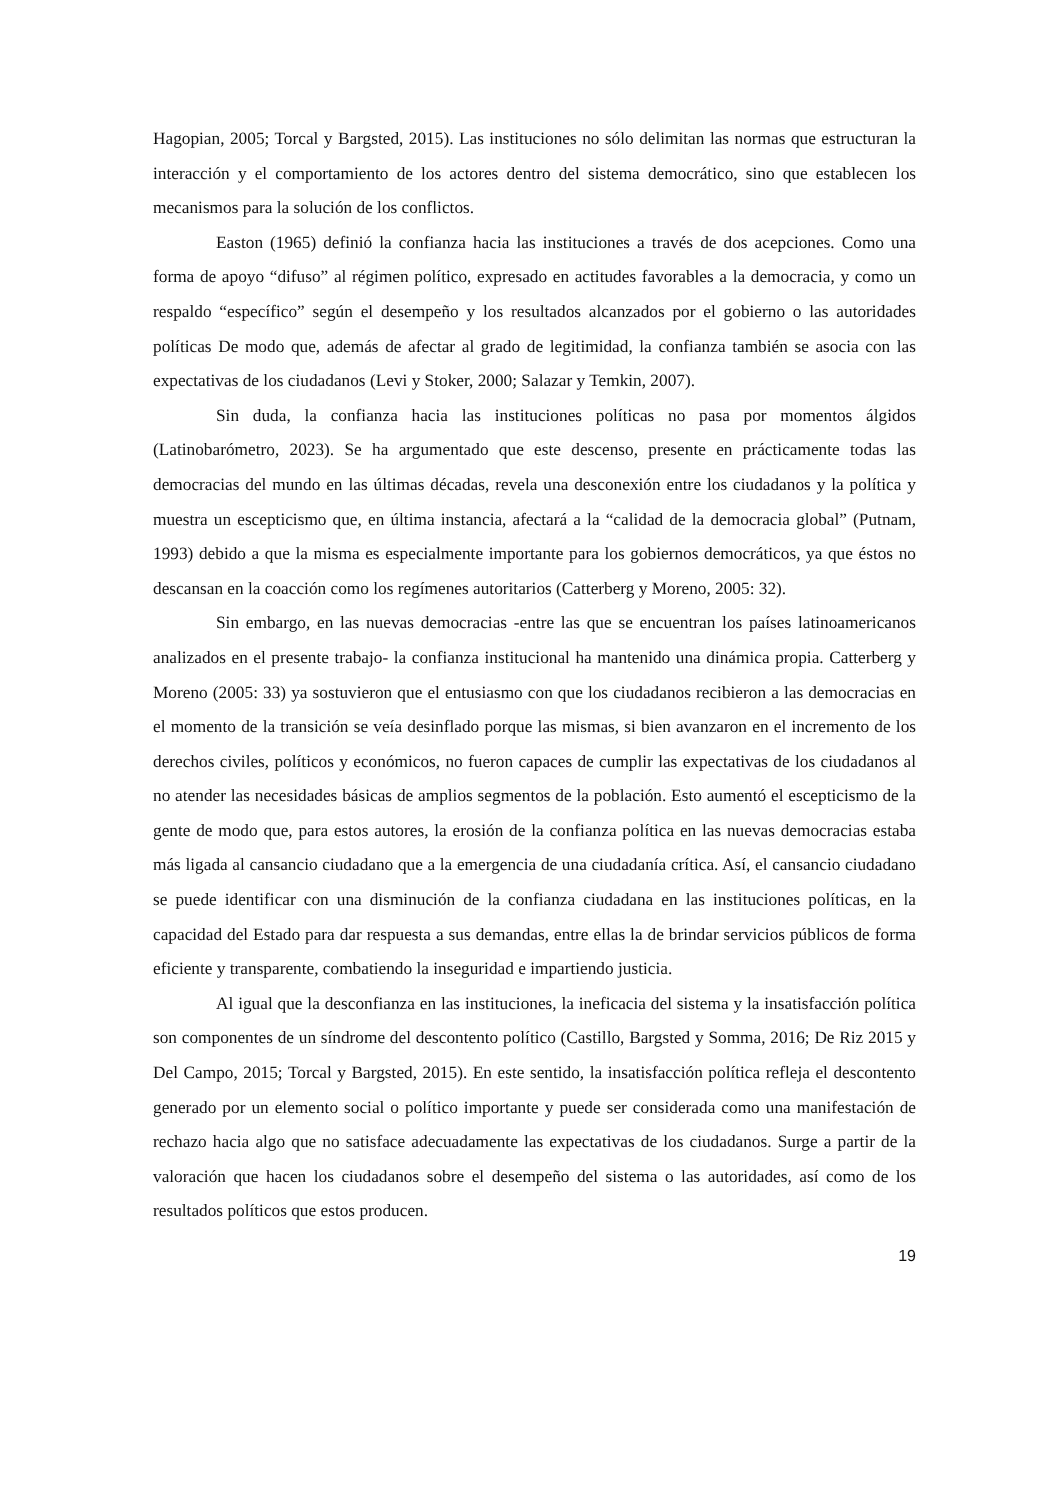Hagopian, 2005; Torcal y Bargsted, 2015). Las instituciones no sólo delimitan las normas que estructuran la interacción y el comportamiento de los actores dentro del sistema democrático, sino que establecen los mecanismos para la solución de los conflictos.
Easton (1965) definió la confianza hacia las instituciones a través de dos acepciones. Como una forma de apoyo “difuso” al régimen político, expresado en actitudes favorables a la democracia, y como un respaldo “específico” según el desempeño y los resultados alcanzados por el gobierno o las autoridades políticas De modo que, además de afectar al grado de legitimidad, la confianza también se asocia con las expectativas de los ciudadanos (Levi y Stoker, 2000; Salazar y Temkin, 2007).
Sin duda, la confianza hacia las instituciones políticas no pasa por momentos álgidos (Latinobarómetro, 2023). Se ha argumentado que este descenso, presente en prácticamente todas las democracias del mundo en las últimas décadas, revela una desconexión entre los ciudadanos y la política y muestra un escepticismo que, en última instancia, afectará a la “calidad de la democracia global” (Putnam, 1993) debido a que la misma es especialmente importante para los gobiernos democráticos, ya que éstos no descansan en la coacción como los regímenes autoritarios (Catterberg y Moreno, 2005: 32).
Sin embargo, en las nuevas democracias -entre las que se encuentran los países latinoamericanos analizados en el presente trabajo- la confianza institucional ha mantenido una dinámica propia. Catterberg y Moreno (2005: 33) ya sostuvieron que el entusiasmo con que los ciudadanos recibieron a las democracias en el momento de la transición se veía desinflado porque las mismas, si bien avanzaron en el incremento de los derechos civiles, políticos y económicos, no fueron capaces de cumplir las expectativas de los ciudadanos al no atender las necesidades básicas de amplios segmentos de la población. Esto aumentó el escepticismo de la gente de modo que, para estos autores, la erosión de la confianza política en las nuevas democracias estaba más ligada al cansancio ciudadano que a la emergencia de una ciudadanía crítica. Así, el cansancio ciudadano se puede identificar con una disminución de la confianza ciudadana en las instituciones políticas, en la capacidad del Estado para dar respuesta a sus demandas, entre ellas la de brindar servicios públicos de forma eficiente y transparente, combatiendo la inseguridad e impartiendo justicia.
Al igual que la desconfianza en las instituciones, la ineficacia del sistema y la insatisfacción política son componentes de un síndrome del descontento político (Castillo, Bargsted y Somma, 2016; De Riz 2015 y Del Campo, 2015; Torcal y Bargsted, 2015). En este sentido, la insatisfacción política refleja el descontento generado por un elemento social o político importante y puede ser considerada como una manifestación de rechazo hacia algo que no satisface adecuadamente las expectativas de los ciudadanos. Surge a partir de la valoración que hacen los ciudadanos sobre el desempeño del sistema o las autoridades, así como de los resultados políticos que estos producen.
19